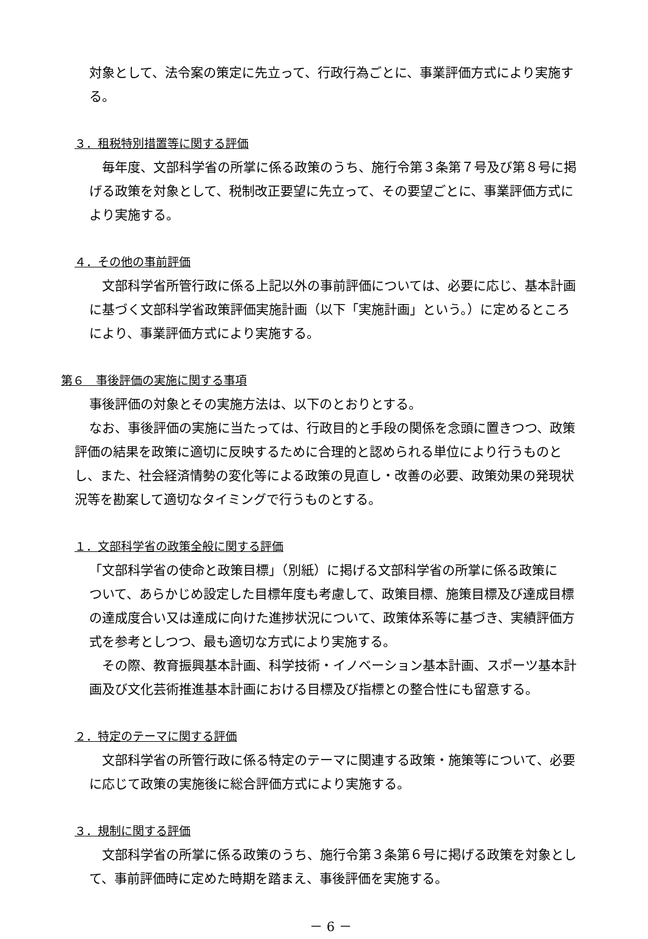対象として、法令案の策定に先立って、行政行為ごとに、事業評価方式により実施す
る。
３．租税特別措置等に関する評価
　毎年度、文部科学省の所掌に係る政策のうち、施行令第３条第７号及び第８号に掲
げる政策を対象として、税制改正要望に先立って、その要望ごとに、事業評価方式に
より実施する。
４．その他の事前評価
　文部科学省所管行政に係る上記以外の事前評価については、必要に応じ、基本計画
に基づく文部科学省政策評価実施計画（以下「実施計画」という。）に定めるところ
により、事業評価方式により実施する。
第６　事後評価の実施に関する事項
事後評価の対象とその実施方法は、以下のとおりとする。
なお、事後評価の実施に当たっては、行政目的と手段の関係を念頭に置きつつ、政策
評価の結果を政策に適切に反映するために合理的と認められる単位により行うものと
し、また、社会経済情勢の変化等による政策の見直し・改善の必要、政策効果の発現状
況等を勘案して適切なタイミングで行うものとする。
１．文部科学省の政策全般に関する評価
「文部科学省の使命と政策目標」（別紙）に掲げる文部科学省の所掌に係る政策に
ついて、あらかじめ設定した目標年度も考慮して、政策目標、施策目標及び達成目標
の達成度合い又は達成に向けた進捗状況について、政策体系等に基づき、実績評価方
式を参考としつつ、最も適切な方式により実施する。
　その際、教育振興基本計画、科学技術・イノベーション基本計画、スポーツ基本計
画及び文化芸術推進基本計画における目標及び指標との整合性にも留意する。
２．特定のテーマに関する評価
　文部科学省の所管行政に係る特定のテーマに関連する政策・施策等について、必要
に応じて政策の実施後に総合評価方式により実施する。
３．規制に関する評価
　文部科学省の所掌に係る政策のうち、施行令第３条第６号に掲げる政策を対象とし
て、事前評価時に定めた時期を踏まえ、事後評価を実施する。
－ 6 －